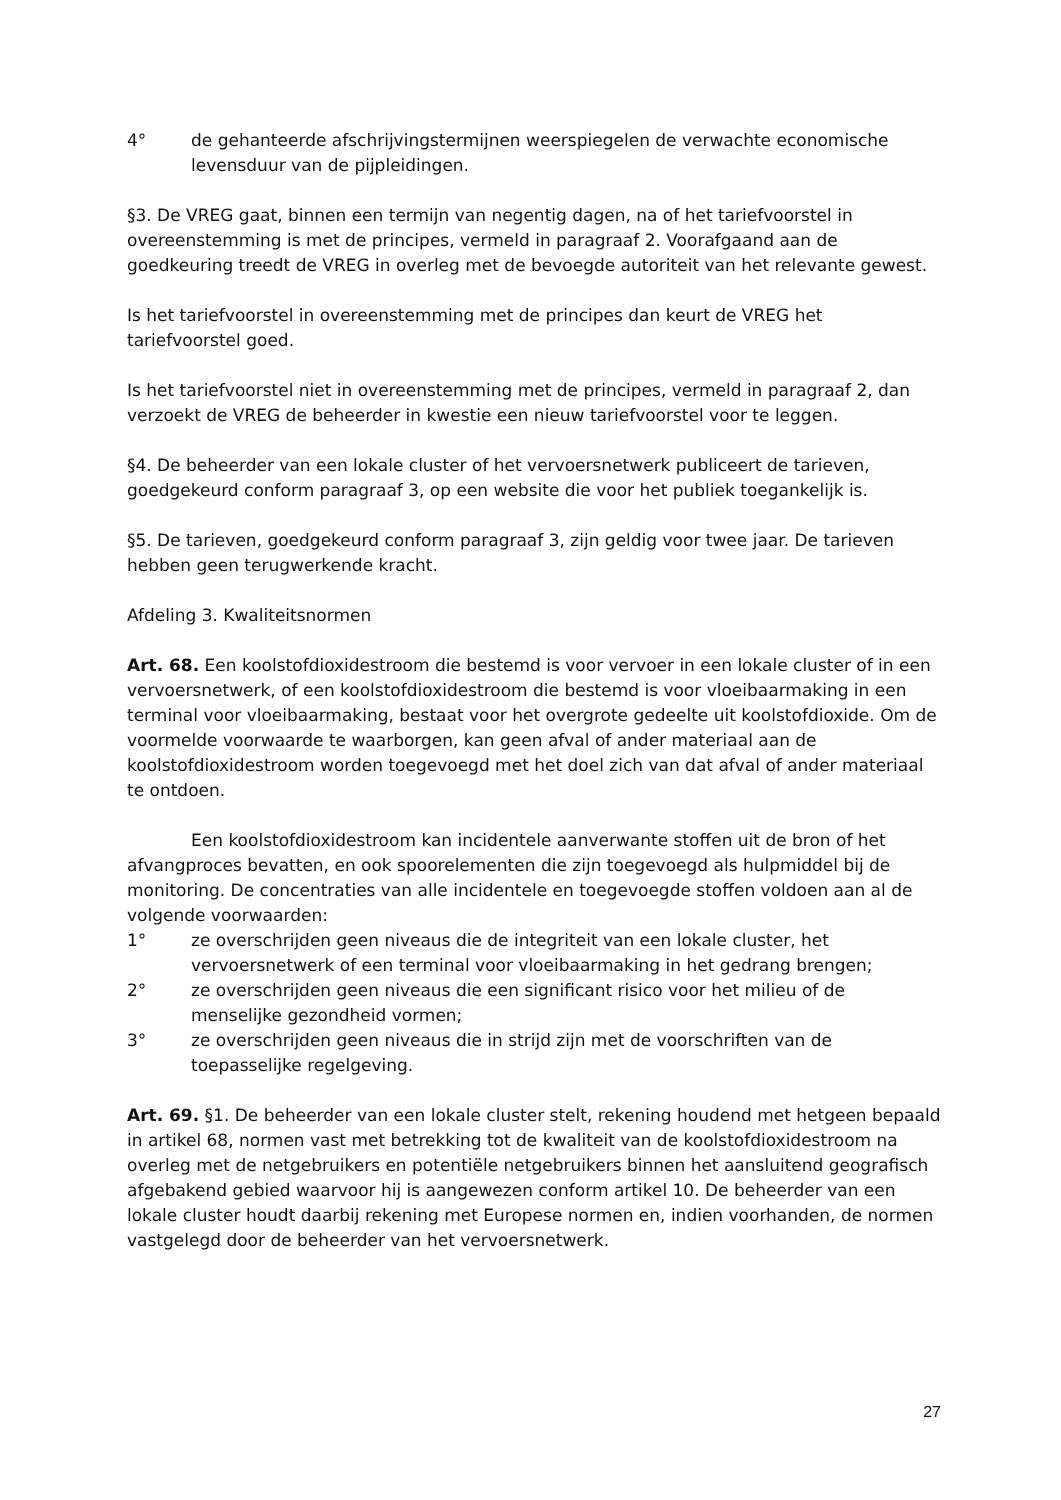4° de gehanteerde afschrijvingstermijnen weerspiegelen de verwachte economische levensduur van de pijpleidingen.
§3. De VREG gaat, binnen een termijn van negentig dagen, na of het tariefvoorstel in overeenstemming is met de principes, vermeld in paragraaf 2. Voorafgaand aan de goedkeuring treedt de VREG in overleg met de bevoegde autoriteit van het relevante gewest.
Is het tariefvoorstel in overeenstemming met de principes dan keurt de VREG het tariefvoorstel goed.
Is het tariefvoorstel niet in overeenstemming met de principes, vermeld in paragraaf 2, dan verzoekt de VREG de beheerder in kwestie een nieuw tariefvoorstel voor te leggen.
§4. De beheerder van een lokale cluster of het vervoersnetwerk publiceert de tarieven, goedgekeurd conform paragraaf 3, op een website die voor het publiek toegankelijk is.
§5. De tarieven, goedgekeurd conform paragraaf 3, zijn geldig voor twee jaar. De tarieven hebben geen terugwerkende kracht.
Afdeling 3. Kwaliteitsnormen
Art. 68. Een koolstofdioxidestroom die bestemd is voor vervoer in een lokale cluster of in een vervoersnetwerk, of een koolstofdioxidestroom die bestemd is voor vloeibaarmaking in een terminal voor vloeibaarmaking, bestaat voor het overgrote gedeelte uit koolstofdioxide. Om de voormelde voorwaarde te waarborgen, kan geen afval of ander materiaal aan de koolstofdioxidestroom worden toegevoegd met het doel zich van dat afval of ander materiaal te ontdoen.
Een koolstofdioxidestroom kan incidentele aanverwante stoffen uit de bron of het afvangproces bevatten, en ook spoorelementen die zijn toegevoegd als hulpmiddel bij de monitoring. De concentraties van alle incidentele en toegevoegde stoffen voldoen aan al de volgende voorwaarden:
1° ze overschrijden geen niveaus die de integriteit van een lokale cluster, het vervoersnetwerk of een terminal voor vloeibaarmaking in het gedrang brengen;
2° ze overschrijden geen niveaus die een significant risico voor het milieu of de menselijke gezondheid vormen;
3° ze overschrijden geen niveaus die in strijd zijn met de voorschriften van de toepasselijke regelgeving.
Art. 69. §1. De beheerder van een lokale cluster stelt, rekening houdend met hetgeen bepaald in artikel 68, normen vast met betrekking tot de kwaliteit van de koolstofdioxidestroom na overleg met de netgebruikers en potentiële netgebruikers binnen het aansluitend geografisch afgebakend gebied waarvoor hij is aangewezen conform artikel 10. De beheerder van een lokale cluster houdt daarbij rekening met Europese normen en, indien voorhanden, de normen vastgelegd door de beheerder van het vervoersnetwerk.
27